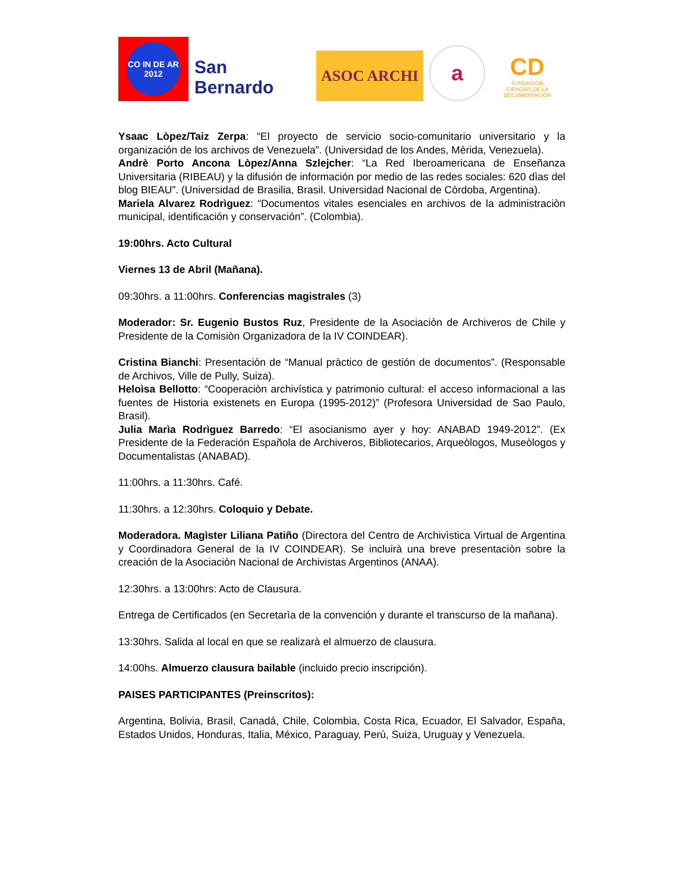CO IN DE AR 2012
San Bernardo
ASOC ARCHI
a
CD
FUNDACIÓN
CIENCIAS DE LA DOCUMENTACIÓN
Ysaac Lòpez/Taiz Zerpa: “El proyecto de servicio socio-comunitario universitario y la organización de los archivos de Venezuela”. (Universidad de los Andes, Mèrida, Venezuela).
Andrè Porto Ancona Lòpez/Anna Szlejcher: “La Red Iberoamericana de Enseñanza Universitaria (RIBEAU) y la difusión de información por medio de las redes sociales: 620 dìas del blog BIEAU”. (Universidad de Brasilia, Brasil. Universidad Nacional de Còrdoba, Argentina).
Mariela Alvarez Rodrìguez: “Documentos vitales esenciales en archivos de la administraciòn municipal, identificación y conservación”. (Colombia).
19:00hrs. Acto Cultural
Viernes 13 de Abril (Mañana).
09:30hrs. a 11:00hrs. Conferencias magistrales (3)
Moderador: Sr. Eugenio Bustos Ruz, Presidente de la Asociaciòn de Archiveros de Chile y Presidente de la Comisiòn Organizadora de la IV COINDEAR).
Cristina Bianchi: Presentaciòn de “Manual pràctico de gestión de documentos”. (Responsable de Archivos, Ville de Pully, Suiza).
Heloìsa Bellotto: “Cooperaciòn archivística y patrimonio cultural: el acceso informacional a las fuentes de Historia existenets en Europa (1995-2012)” (Profesora Universidad de Sao Paulo, Brasil).
Julia Marìa Rodrìguez Barredo: “El asocianismo ayer y hoy: ANABAD 1949-2012”. (Ex Presidente de la Federación Española de Archiveros, Bibliotecarios, Arqueòlogos, Museòlogos y Documentalistas (ANABAD).
11:00hrs. a 11:30hrs. Café.
11:30hrs. a 12:30hrs. Coloquio y Debate.
Moderadora. Magìster Liliana Patiño (Directora del Centro de Archivìstica Virtual de Argentina y Coordinadora General de la IV COINDEAR). Se incluirà una breve presentaciòn sobre la creación de la Asociaciòn Nacional de Archivistas Argentinos (ANAA).
12:30hrs. a 13:00hrs: Acto de Clausura.
Entrega de Certificados (en Secretarìa de la convención y durante el transcurso de la mañana).
13:30hrs. Salida al local en que se realizarà el almuerzo de clausura.
14:00hs. Almuerzo clausura bailable (incluido precio inscripción).
PAISES PARTICIPANTES (Preinscritos):
Argentina, Bolivia, Brasil, Canadá, Chile, Colombia, Costa Rica, Ecuador, El Salvador, España, Estados Unidos, Honduras, Italia, México, Paraguay, Perú, Suiza, Uruguay y Venezuela.